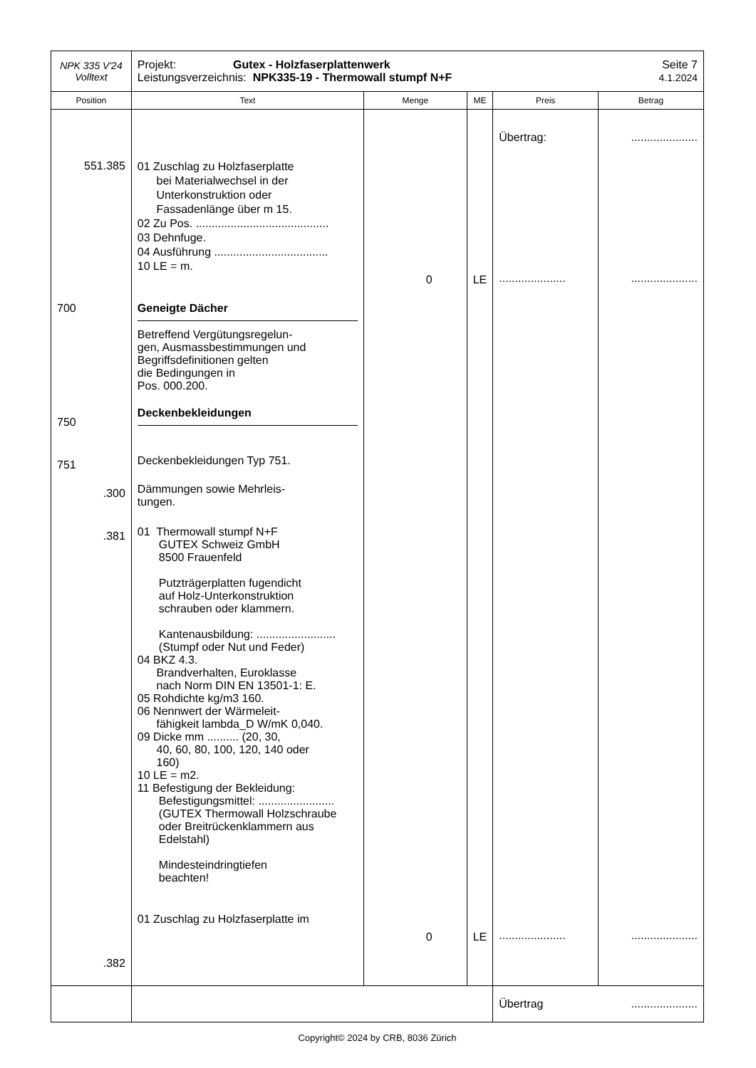| NPK 335 V'24 Volltext | Projekt: Gutex - Holzfaserplattenwerk Leistungsverzeichnis: NPK335-19 - Thermowall stumpf N+F Seite 7 4.1.2024 | | | | |
| Position | Text | Menge | ME | Preis | Betrag |
| 551.385 700 750 751 .300 .381 .382 | 01 Zuschlag zu Holzfaserplatte bei Materialwechsel in der Unterkonstruktion oder Fassadenlänge über m 15. 02 Zu Pos. .......................................... 03 Dehnfuge. 04 Ausführung .................................... 10 LE = m. Geneigte Dächer Betreffend Vergütungsregelun- gen, Ausmassbestimmungen und Begriffsdefinitionen gelten die Bedingungen in Pos. 000.200. Deckenbekleidungen Deckenbekleidungen Typ 751. Dämmungen sowie Mehrleis- tungen. 01 Thermowall stumpf N+F GUTEX Schweiz GmbH 8500 Frauenfeld Putzträgerplatten fugendicht auf Holz-Unterkonstruktion schrauben oder klammern. Kantenausbildung: ......................... (Stumpf oder Nut und Feder) 04 BKZ 4.3. Brandverhalten, Euroklasse nach Norm DIN EN 13501-1: E. 05 Rohdichte kg/m3 160. 06 Nennwert der Wärmeleit- fähigkeit lambda_D W/mK 0,040. 09 Dicke mm .......... (20, 30, 40, 60, 80, 100, 120, 140 oder 160) 10 LE = m2. 11 Befestigung der Bekleidung: Befestigungsmittel: ........................ (GUTEX Thermowall Holzschraube oder Breitrückenklammern aus Edelstahl) Mindesteindringtiefen beachten! 01 Zuschlag zu Holzfaserplatte im | 0 0 | LE LE | Übertrag: ..................... ..................... | ..................... ..................... ..................... |
| | | | | Übertrag | ..................... |
Copyright© 2024 by CRB, 8036 Zürich